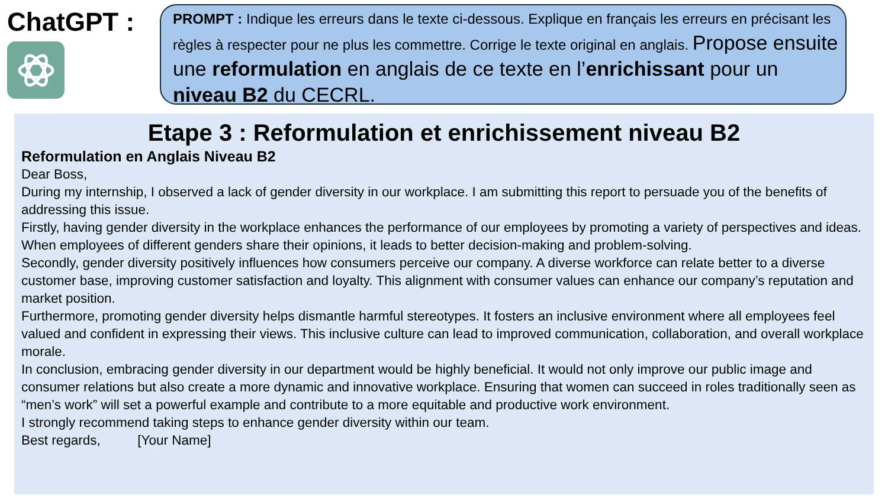ChatGPT :
PROMPT : Indique les erreurs dans le texte ci-dessous. Explique en français les erreurs en précisant les règles à respecter pour ne plus les commettre. Corrige le texte original en anglais. Propose ensuite une reformulation en anglais de ce texte en l’enrichissant pour un niveau B2 du CECRL.
Etape 3 : Reformulation et enrichissement niveau B2
Reformulation en Anglais Niveau B2
Dear Boss,
During my internship, I observed a lack of gender diversity in our workplace. I am submitting this report to persuade you of the benefits of addressing this issue.
Firstly, having gender diversity in the workplace enhances the performance of our employees by promoting a variety of perspectives and ideas. When employees of different genders share their opinions, it leads to better decision-making and problem-solving.
Secondly, gender diversity positively influences how consumers perceive our company. A diverse workforce can relate better to a diverse customer base, improving customer satisfaction and loyalty. This alignment with consumer values can enhance our company’s reputation and market position.
Furthermore, promoting gender diversity helps dismantle harmful stereotypes. It fosters an inclusive environment where all employees feel valued and confident in expressing their views. This inclusive culture can lead to improved communication, collaboration, and overall workplace morale.
In conclusion, embracing gender diversity in our department would be highly beneficial. It would not only improve our public image and consumer relations but also create a more dynamic and innovative workplace. Ensuring that women can succeed in roles traditionally seen as “men’s work” will set a powerful example and contribute to a more equitable and productive work environment.
I strongly recommend taking steps to enhance gender diversity within our team.
Best regards, [Your Name]